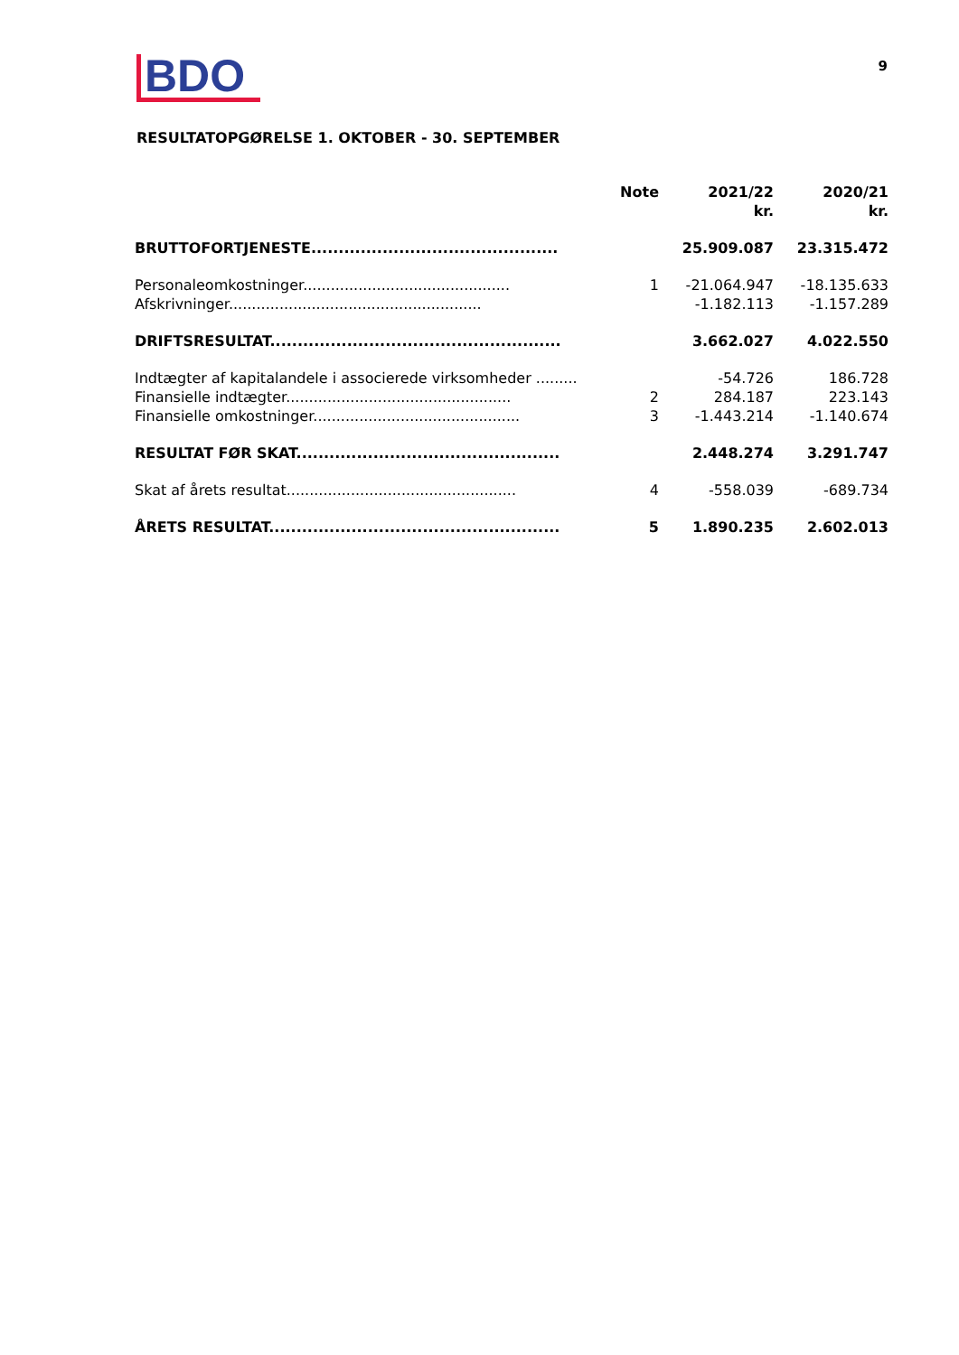BDO
9
RESULTATOPGØRELSE 1. OKTOBER - 30. SEPTEMBER
| | Note | 2021/22 kr. | 2020/21 kr. |
| --- | --- | --- | --- |
| BRUTTOFORTJENESTE............................................. | | 25.909.087 | 23.315.472 |
| Personaleomkostninger............................................. | 1 | -21.064.947 | -18.135.633 |
| Afskrivninger....................................................... | | -1.182.113 | -1.157.289 |
| DRIFTSRESULTAT..................................................... | | 3.662.027 | 4.022.550 |
| Indtægter af kapitalandele i associerede virksomheder ......... | | -54.726 | 186.728 |
| Finansielle indtægter................................................. | 2 | 284.187 | 223.143 |
| Finansielle omkostninger............................................. | 3 | -1.443.214 | -1.140.674 |
| RESULTAT FØR SKAT................................................ | | 2.448.274 | 3.291.747 |
| Skat af årets resultat.................................................. | 4 | -558.039 | -689.734 |
| ÅRETS RESULTAT..................................................... | 5 | 1.890.235 | 2.602.013 |